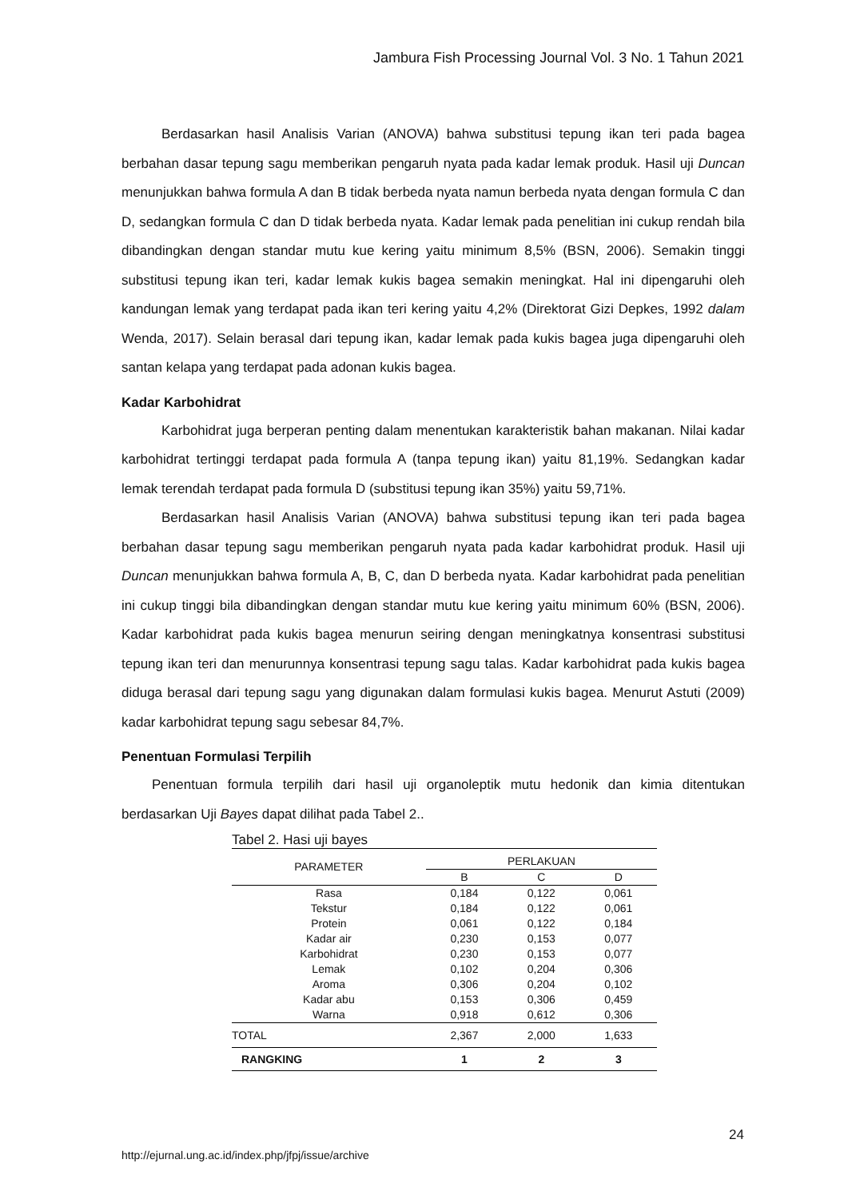Jambura Fish Processing Journal Vol. 3 No. 1 Tahun 2021
Berdasarkan hasil Analisis Varian (ANOVA) bahwa substitusi tepung ikan teri pada bagea berbahan dasar tepung sagu memberikan pengaruh nyata pada kadar lemak produk. Hasil uji Duncan menunjukkan bahwa formula A dan B tidak berbeda nyata namun berbeda nyata dengan formula C dan D, sedangkan formula C dan D tidak berbeda nyata. Kadar lemak pada penelitian ini cukup rendah bila dibandingkan dengan standar mutu kue kering yaitu minimum 8,5% (BSN, 2006). Semakin tinggi substitusi tepung ikan teri, kadar lemak kukis bagea semakin meningkat. Hal ini dipengaruhi oleh kandungan lemak yang terdapat pada ikan teri kering yaitu 4,2% (Direktorat Gizi Depkes, 1992 dalam Wenda, 2017). Selain berasal dari tepung ikan, kadar lemak pada kukis bagea juga dipengaruhi oleh santan kelapa yang terdapat pada adonan kukis bagea.
Kadar Karbohidrat
Karbohidrat juga berperan penting dalam menentukan karakteristik bahan makanan. Nilai kadar karbohidrat tertinggi terdapat pada formula A (tanpa tepung ikan) yaitu 81,19%. Sedangkan kadar lemak terendah terdapat pada formula D (substitusi tepung ikan 35%) yaitu 59,71%.
Berdasarkan hasil Analisis Varian (ANOVA) bahwa substitusi tepung ikan teri pada bagea berbahan dasar tepung sagu memberikan pengaruh nyata pada kadar karbohidrat produk. Hasil uji Duncan menunjukkan bahwa formula A, B, C, dan D berbeda nyata. Kadar karbohidrat pada penelitian ini cukup tinggi bila dibandingkan dengan standar mutu kue kering yaitu minimum 60% (BSN, 2006). Kadar karbohidrat pada kukis bagea menurun seiring dengan meningkatnya konsentrasi substitusi tepung ikan teri dan menurunnya konsentrasi tepung sagu talas. Kadar karbohidrat pada kukis bagea diduga berasal dari tepung sagu yang digunakan dalam formulasi kukis bagea. Menurut Astuti (2009) kadar karbohidrat tepung sagu sebesar 84,7%.
Penentuan Formulasi Terpilih
Penentuan formula terpilih dari hasil uji organoleptik mutu hedonik dan kimia ditentukan berdasarkan Uji Bayes dapat dilihat pada Tabel 2..
Tabel 2. Hasi uji bayes
| PARAMETER | PERLAKUAN | | |
| --- | --- | --- | --- |
| | B | C | D |
| Rasa | 0,184 | 0,122 | 0,061 |
| Tekstur | 0,184 | 0,122 | 0,061 |
| Protein | 0,061 | 0,122 | 0,184 |
| Kadar air | 0,230 | 0,153 | 0,077 |
| Karbohidrat | 0,230 | 0,153 | 0,077 |
| Lemak | 0,102 | 0,204 | 0,306 |
| Aroma | 0,306 | 0,204 | 0,102 |
| Kadar abu | 0,153 | 0,306 | 0,459 |
| Warna | 0,918 | 0,612 | 0,306 |
| TOTAL | 2,367 | 2,000 | 1,633 |
| RANGKING | 1 | 2 | 3 |
24
http://ejurnal.ung.ac.id/index.php/jfpj/issue/archive